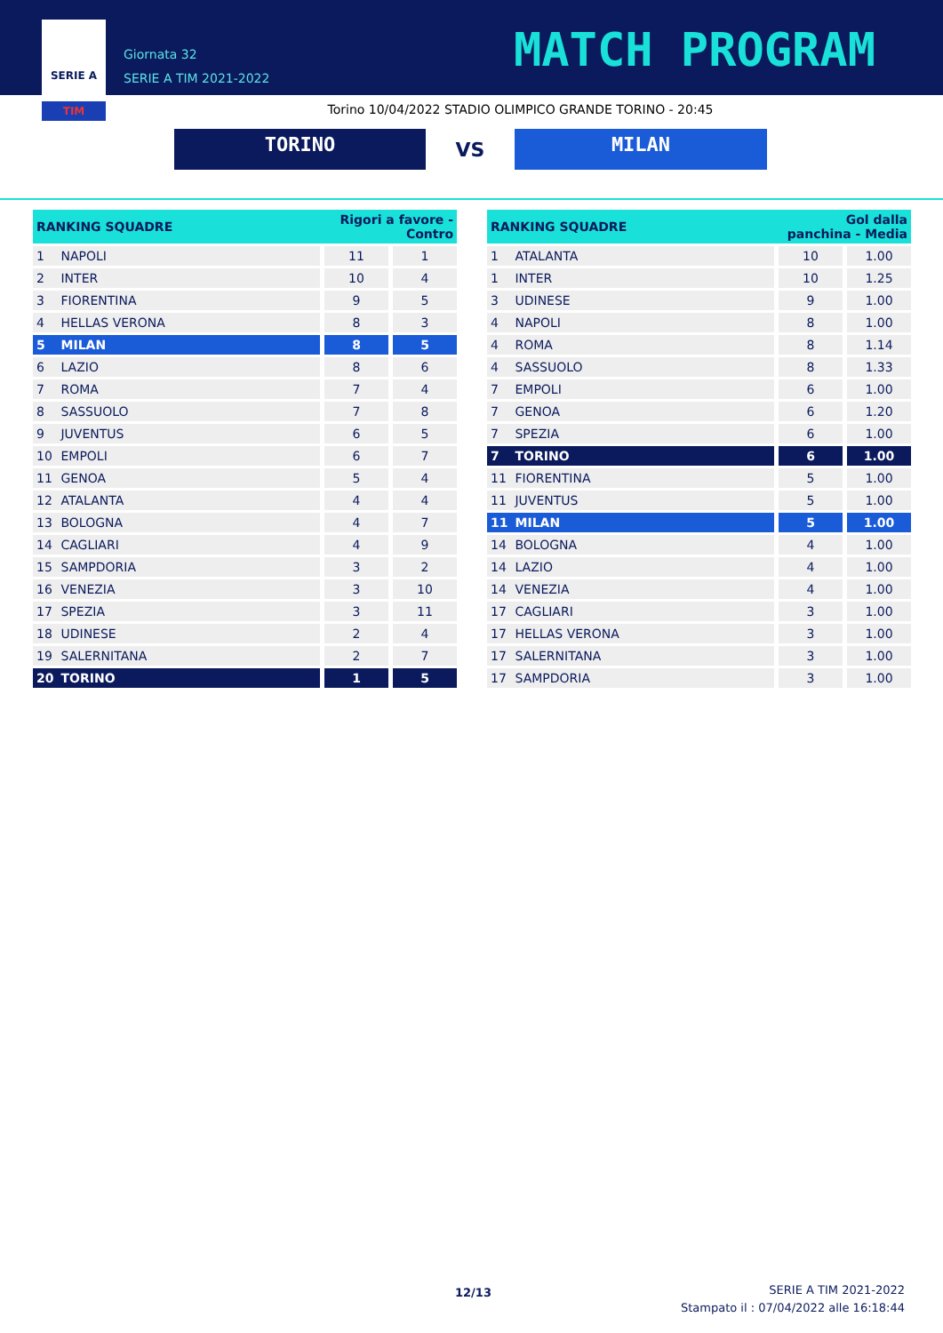SERIE A
TIM
Giornata 32
SERIE A TIM 2021-2022
MATCH PROGRAM
Torino 10/04/2022 STADIO OLIMPICO GRANDE TORINO - 20:45
TORINO
VS
MILAN
| RANKING SQUADRE | | Rigori a favore - Contro | |
| --- | --- | --- | --- |
| 1 | NAPOLI | 11 | 1 |
| 2 | INTER | 10 | 4 |
| 3 | FIORENTINA | 9 | 5 |
| 4 | HELLAS VERONA | 8 | 3 |
| 5 | MILAN | 8 | 5 |
| 6 | LAZIO | 8 | 6 |
| 7 | ROMA | 7 | 4 |
| 8 | SASSUOLO | 7 | 8 |
| 9 | JUVENTUS | 6 | 5 |
| 10 | EMPOLI | 6 | 7 |
| 11 | GENOA | 5 | 4 |
| 12 | ATALANTA | 4 | 4 |
| 13 | BOLOGNA | 4 | 7 |
| 14 | CAGLIARI | 4 | 9 |
| 15 | SAMPDORIA | 3 | 2 |
| 16 | VENEZIA | 3 | 10 |
| 17 | SPEZIA | 3 | 11 |
| 18 | UDINESE | 2 | 4 |
| 19 | SALERNITANA | 2 | 7 |
| 20 | TORINO | 1 | 5 |
| RANKING SQUADRE | | Gol dalla panchina - Media | |
| --- | --- | --- | --- |
| 1 | ATALANTA | 10 | 1.00 |
| 1 | INTER | 10 | 1.25 |
| 3 | UDINESE | 9 | 1.00 |
| 4 | NAPOLI | 8 | 1.00 |
| 4 | ROMA | 8 | 1.14 |
| 4 | SASSUOLO | 8 | 1.33 |
| 7 | EMPOLI | 6 | 1.00 |
| 7 | GENOA | 6 | 1.20 |
| 7 | SPEZIA | 6 | 1.00 |
| 7 | TORINO | 6 | 1.00 |
| 11 | FIORENTINA | 5 | 1.00 |
| 11 | JUVENTUS | 5 | 1.00 |
| 11 | MILAN | 5 | 1.00 |
| 14 | BOLOGNA | 4 | 1.00 |
| 14 | LAZIO | 4 | 1.00 |
| 14 | VENEZIA | 4 | 1.00 |
| 17 | CAGLIARI | 3 | 1.00 |
| 17 | HELLAS VERONA | 3 | 1.00 |
| 17 | SALERNITANA | 3 | 1.00 |
| 17 | SAMPDORIA | 3 | 1.00 |
12/13
SERIE A TIM 2021-2022
Stampato il : 07/04/2022 alle 16:18:44